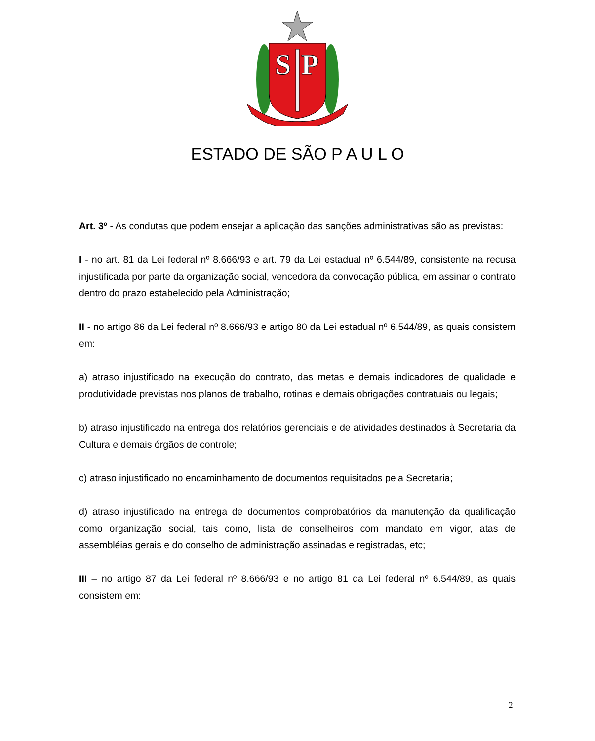S
P
ESTADO DE SÃO P A U L O
Art. 3º - As condutas que podem ensejar a aplicação das sanções administrativas são as previstas:
I - no art. 81 da Lei federal nº 8.666/93 e art. 79 da Lei estadual nº 6.544/89, consistente na recusa injustificada por parte da organização social, vencedora da convocação pública, em assinar o contrato dentro do prazo estabelecido pela Administração;
II - no artigo 86 da Lei federal nº 8.666/93 e artigo 80 da Lei estadual nº 6.544/89, as quais consistem em:
a) atraso injustificado na execução do contrato, das metas e demais indicadores de qualidade e produtividade previstas nos planos de trabalho, rotinas e demais obrigações contratuais ou legais;
b) atraso injustificado na entrega dos relatórios gerenciais e de atividades destinados à Secretaria da Cultura e demais órgãos de controle;
c) atraso injustificado no encaminhamento de documentos requisitados pela Secretaria;
d) atraso injustificado na entrega de documentos comprobatórios da manutenção da qualificação como organização social, tais como, lista de conselheiros com mandato em vigor, atas de assembléias gerais e do conselho de administração assinadas e registradas, etc;
III – no artigo 87 da Lei federal nº 8.666/93 e no artigo 81 da Lei federal nº 6.544/89, as quais consistem em:
2